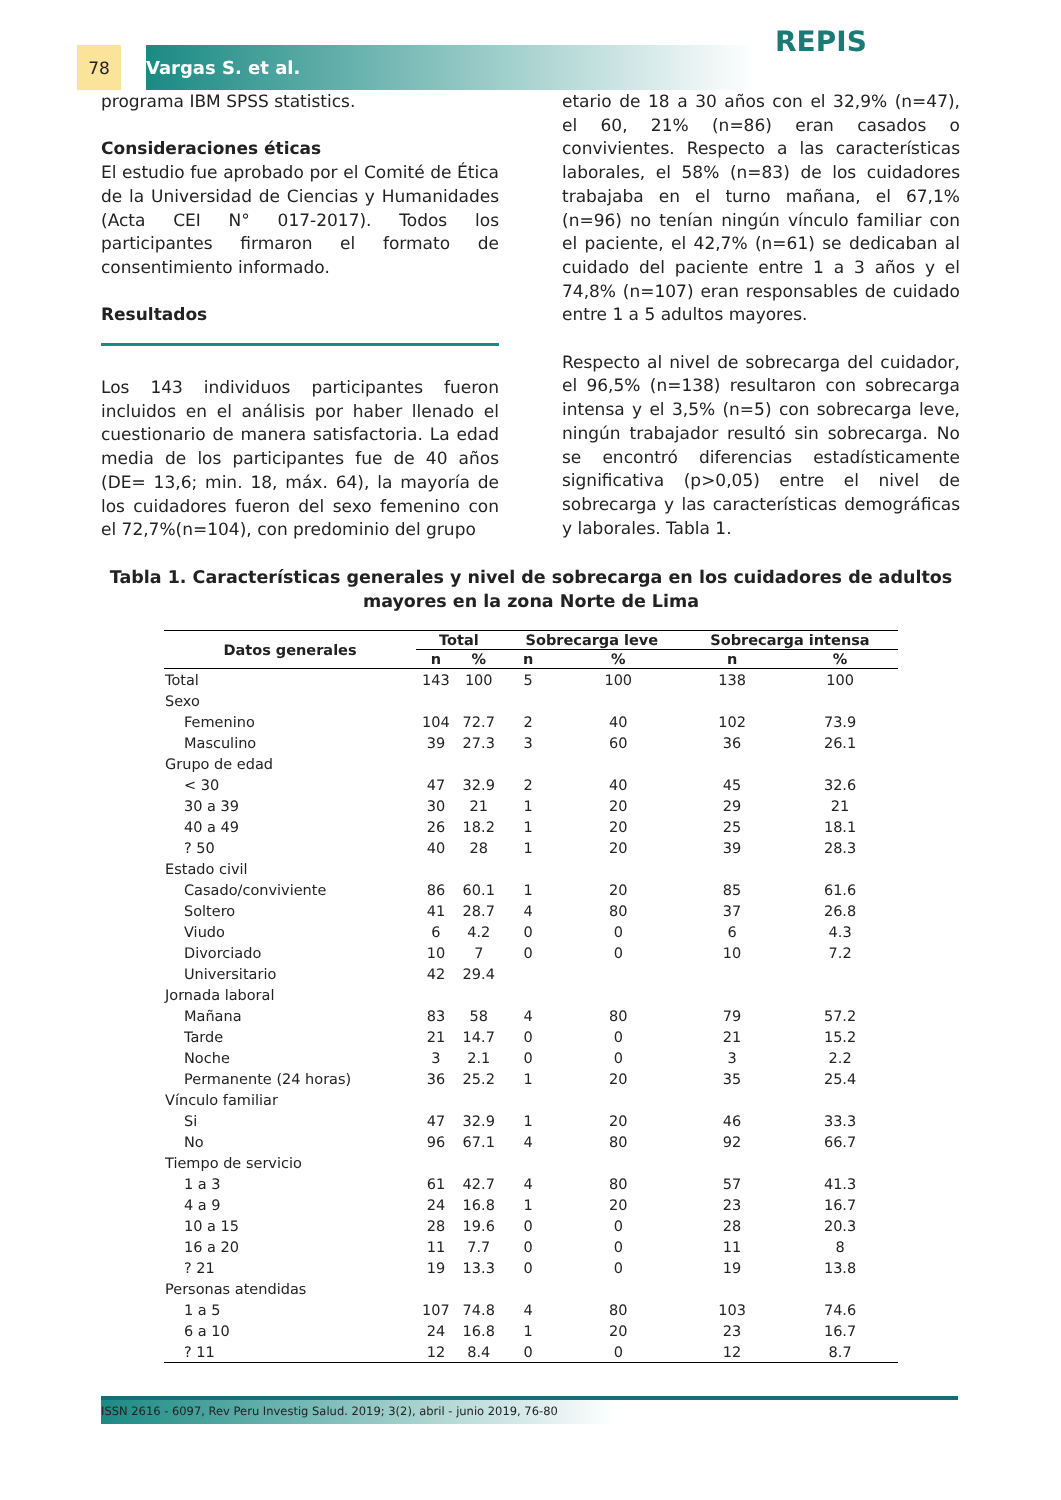78 Vargas S. et al. REPIS
programa IBM SPSS statistics.
Consideraciones éticas
El estudio fue aprobado por el Comité de Ética de la Universidad de Ciencias y Humanidades (Acta CEI N° 017-2017). Todos los participantes firmaron el formato de consentimiento informado.
Resultados
Los 143 individuos participantes fueron incluidos en el análisis por haber llenado el cuestionario de manera satisfactoria. La edad media de los participantes fue de 40 años (DE= 13,6; min. 18, máx. 64), la mayoría de los cuidadores fueron del sexo femenino con el 72,7%(n=104), con predominio del grupo
etario de 18 a 30 años con el 32,9% (n=47), el 60, 21% (n=86) eran casados o convivientes. Respecto a las características laborales, el 58% (n=83) de los cuidadores trabajaba en el turno mañana, el 67,1% (n=96) no tenían ningún vínculo familiar con el paciente, el 42,7% (n=61) se dedicaban al cuidado del paciente entre 1 a 3 años y el 74,8% (n=107) eran responsables de cuidado entre 1 a 5 adultos mayores.
Respecto al nivel de sobrecarga del cuidador, el 96,5% (n=138) resultaron con sobrecarga intensa y el 3,5% (n=5) con sobrecarga leve, ningún trabajador resultó sin sobrecarga. No se encontró diferencias estadísticamente significativa (p>0,05) entre el nivel de sobrecarga y las características demográficas y laborales. Tabla 1.
Tabla 1. Características generales y nivel de sobrecarga en los cuidadores de adultos mayores en la zona Norte de Lima
| Datos generales | Total | | Sobrecarga leve | | Sobrecarga intensa | |
| --- | --- | --- | --- | --- | --- | --- |
| | n | % | n | % | n | % |
| Total | 143 | 100 | 5 | 100 | 138 | 100 |
| Sexo | | | | | | |
| Femenino | 104 | 72.7 | 2 | 40 | 102 | 73.9 |
| Masculino | 39 | 27.3 | 3 | 60 | 36 | 26.1 |
| Grupo de edad | | | | | | |
| < 30 | 47 | 32.9 | 2 | 40 | 45 | 32.6 |
| 30 a 39 | 30 | 21 | 1 | 20 | 29 | 21 |
| 40 a 49 | 26 | 18.2 | 1 | 20 | 25 | 18.1 |
| ? 50 | 40 | 28 | 1 | 20 | 39 | 28.3 |
| Estado civil | | | | | | |
| Casado/conviviente | 86 | 60.1 | 1 | 20 | 85 | 61.6 |
| Soltero | 41 | 28.7 | 4 | 80 | 37 | 26.8 |
| Viudo | 6 | 4.2 | 0 | 0 | 6 | 4.3 |
| Divorciado | 10 | 7 | 0 | 0 | 10 | 7.2 |
| Universitario | 42 | 29.4 | | | | |
| Jornada laboral | | | | | | |
| Mañana | 83 | 58 | 4 | 80 | 79 | 57.2 |
| Tarde | 21 | 14.7 | 0 | 0 | 21 | 15.2 |
| Noche | 3 | 2.1 | 0 | 0 | 3 | 2.2 |
| Permanente (24 horas) | 36 | 25.2 | 1 | 20 | 35 | 25.4 |
| Vínculo familiar | | | | | | |
| Si | 47 | 32.9 | 1 | 20 | 46 | 33.3 |
| No | 96 | 67.1 | 4 | 80 | 92 | 66.7 |
| Tiempo de servicio | | | | | | |
| 1 a 3 | 61 | 42.7 | 4 | 80 | 57 | 41.3 |
| 4 a 9 | 24 | 16.8 | 1 | 20 | 23 | 16.7 |
| 10 a 15 | 28 | 19.6 | 0 | 0 | 28 | 20.3 |
| 16 a 20 | 11 | 7.7 | 0 | 0 | 11 | 8 |
| ? 21 | 19 | 13.3 | 0 | 0 | 19 | 13.8 |
| Personas atendidas | | | | | | |
| 1 a 5 | 107 | 74.8 | 4 | 80 | 103 | 74.6 |
| 6 a 10 | 24 | 16.8 | 1 | 20 | 23 | 16.7 |
| ? 11 | 12 | 8.4 | 0 | 0 | 12 | 8.7 |
ISSN 2616 - 6097, Rev Peru Investig Salud. 2019; 3(2), abril - junio 2019, 76-80